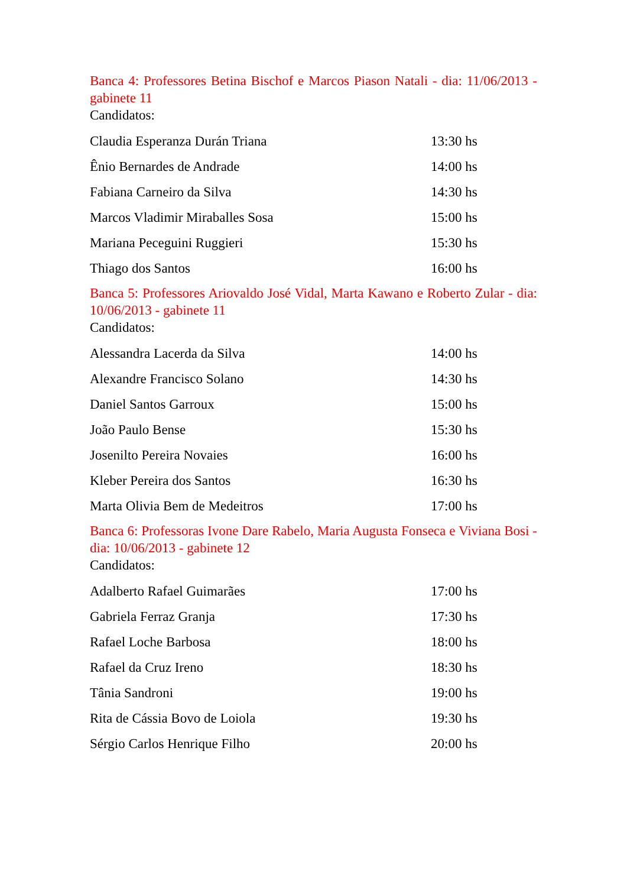Banca 4: Professores Betina Bischof e Marcos Piason Natali - dia: 11/06/2013 - gabinete 11
Candidatos:
| Claudia Esperanza Durán Triana | 13:30 hs |
| Ênio Bernardes de Andrade | 14:00 hs |
| Fabiana Carneiro da Silva | 14:30 hs |
| Marcos Vladimir Miraballes Sosa | 15:00 hs |
| Mariana Peceguini Ruggieri | 15:30 hs |
| Thiago dos Santos | 16:00 hs |
Banca 5: Professores Ariovaldo José Vidal, Marta Kawano e Roberto Zular - dia: 10/06/2013 - gabinete 11
Candidatos:
| Alessandra Lacerda da Silva | 14:00 hs |
| Alexandre Francisco Solano | 14:30 hs |
| Daniel Santos Garroux | 15:00 hs |
| João Paulo Bense | 15:30 hs |
| Josenilto Pereira Novaies | 16:00 hs |
| Kleber Pereira dos Santos | 16:30 hs |
| Marta Olivia Bem de Medeitros | 17:00 hs |
Banca 6: Professoras Ivone Dare Rabelo, Maria Augusta Fonseca e Viviana Bosi - dia: 10/06/2013 - gabinete 12
Candidatos:
| Adalberto Rafael Guimarães | 17:00 hs |
| Gabriela Ferraz Granja | 17:30 hs |
| Rafael Loche Barbosa | 18:00 hs |
| Rafael da Cruz Ireno | 18:30 hs |
| Tânia Sandroni | 19:00 hs |
| Rita de Cássia Bovo de Loiola | 19:30 hs |
| Sérgio Carlos Henrique Filho | 20:00 hs |